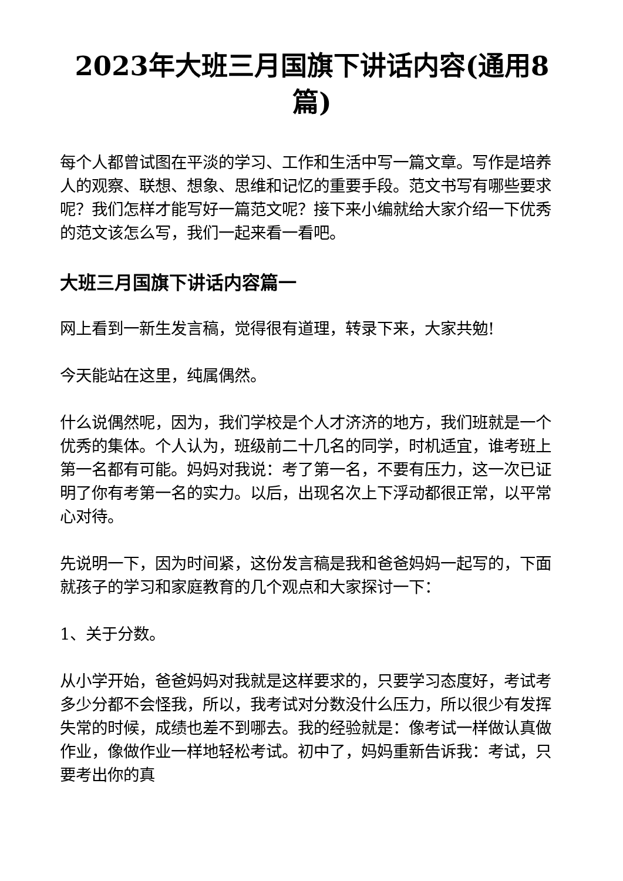2023年大班三月国旗下讲话内容(通用8篇)
每个人都曾试图在平淡的学习、工作和生活中写一篇文章。写作是培养人的观察、联想、想象、思维和记忆的重要手段。范文书写有哪些要求呢？我们怎样才能写好一篇范文呢？接下来小编就给大家介绍一下优秀的范文该怎么写，我们一起来看一看吧。
大班三月国旗下讲话内容篇一
网上看到一新生发言稿，觉得很有道理，转录下来，大家共勉!
今天能站在这里，纯属偶然。
什么说偶然呢，因为，我们学校是个人才济济的地方，我们班就是一个优秀的集体。个人认为，班级前二十几名的同学，时机适宜，谁考班上第一名都有可能。妈妈对我说：考了第一名，不要有压力，这一次已证明了你有考第一名的实力。以后，出现名次上下浮动都很正常，以平常心对待。
先说明一下，因为时间紧，这份发言稿是我和爸爸妈妈一起写的，下面就孩子的学习和家庭教育的几个观点和大家探讨一下：
1、关于分数。
从小学开始，爸爸妈妈对我就是这样要求的，只要学习态度好，考试考多少分都不会怪我，所以，我考试对分数没什么压力，所以很少有发挥失常的时候，成绩也差不到哪去。我的经验就是：像考试一样做认真做作业，像做作业一样地轻松考试。初中了，妈妈重新告诉我：考试，只要考出你的真